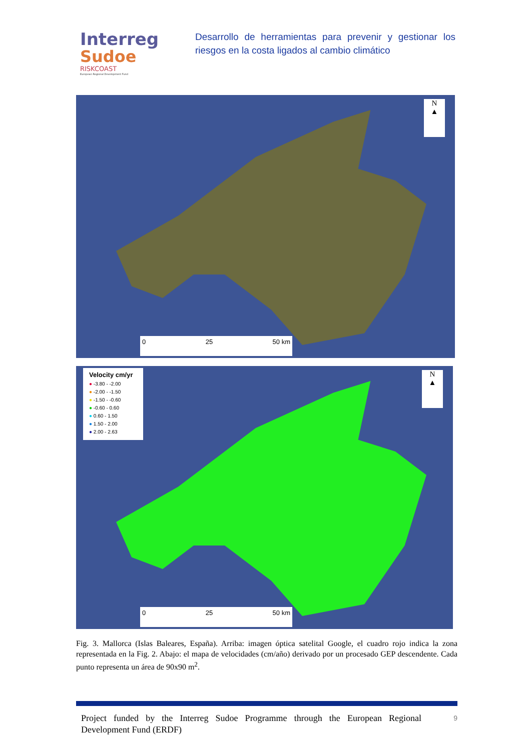Interreg
Sudoe
RISKCOAST
European Regional Development Fund
Desarrollo de herramientas para prevenir y gestionar los riesgos en la costa ligados al cambio climático
N
▲
0 25 50 km
Velocity cm/yr
● -3.80 - -2.00
● -2.00 - -1.50
● -1.50 - -0.60
● -0.60 - 0.60
● 0.60 - 1.50
● 1.50 - 2.00
● 2.00 - 2.63
N
▲
0 25 50 km
Fig. 3. Mallorca (Islas Baleares, España). Arriba: imagen óptica satelital Google, el cuadro rojo indica la zona representada en la Fig. 2. Abajo: el mapa de velocidades (cm/año) derivado por un procesado GEP descendente. Cada punto representa un área de 90x90 m<sup>2</sup>.
Project funded by the Interreg Sudoe Programme through the European Regional Development Fund (ERDF)
9